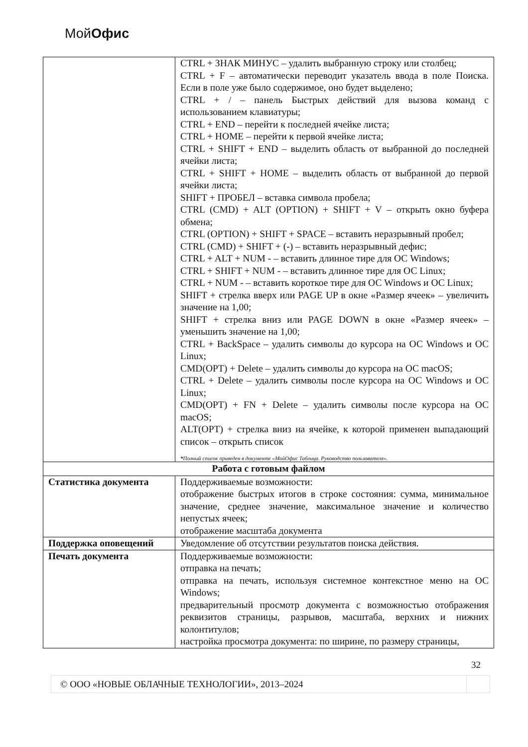МойОфис
| | CTRL + ЗНАК МИНУС – удалить выбранную строку или столбец; CTRL + F – автоматически переводит указатель ввода в поле Поиска. Если в поле уже было содержимое, оно будет выделено; CTRL + / – панель Быстрых действий для вызова команд с использованием клавиатуры; CTRL + END – перейти к последней ячейке листа; CTRL + HOME – перейти к первой ячейке листа; CTRL + SHIFT + END – выделить область от выбранной до последней ячейки листа; CTRL + SHIFT + HOME – выделить область от выбранной до первой ячейки листа; SHIFT + ПРОБЕЛ – вставка символа пробела; CTRL (CMD) + ALT (OPTION) + SHIFT + V – открыть окно буфера обмена; CTRL (OPTION) + SHIFT + SPACE – вставить неразрывный пробел; CTRL (CMD) + SHIFT + (-) – вставить неразрывный дефис; CTRL + ALT + NUM - – вставить длинное тире для ОС Windows; CTRL + SHIFT + NUM - – вставить длинное тире для ОС Linux; CTRL + NUM - – вставить короткое тире для ОС Windows и ОС Linux; SHIFT + стрелка вверх или PAGE UP в окне «Размер ячеек» – увеличить значение на 1,00; SHIFT + стрелка вниз или PAGE DOWN в окне «Размер ячеек» – уменьшить значение на 1,00; CTRL + BackSpace – удалить символы до курсора на ОС Windows и ОС Linux; CMD(OPT) + Delete – удалить символы до курсора на ОС macOS; CTRL + Delete – удалить символы после курсора на ОС Windows и ОС Linux; CMD(OPT) + FN + Delete – удалить символы после курсора на ОС macOS; ALT(OPT) + стрелка вниз на ячейке, к которой применен выпадающий список – открыть список * Полный список приведен в документе «МойОфис Таблица. Руководство пользователя». |
| Работа с готовым файлом | |
| Статистика документа | Поддерживаемые возможности: отображение быстрых итогов в строке состояния: сумма, минимальное значение, среднее значение, максимальное значение и количество непустых ячеек; отображение масштаба документа |
| Поддержка оповещений | Уведомление об отсутствии результатов поиска действия. |
| Печать документа | Поддерживаемые возможности: отправка на печать; отправка на печать, используя системное контекстное меню на ОС Windows; предварительный просмотр документа с возможностью отображения реквизитов страницы, разрывов, масштаба, верхних и нижних колонтитулов; настройка просмотра документа: по ширине, по размеру страницы, |
32
© ООО «НОВЫЕ ОБЛАЧНЫЕ ТЕХНОЛОГИИ», 2013–2024